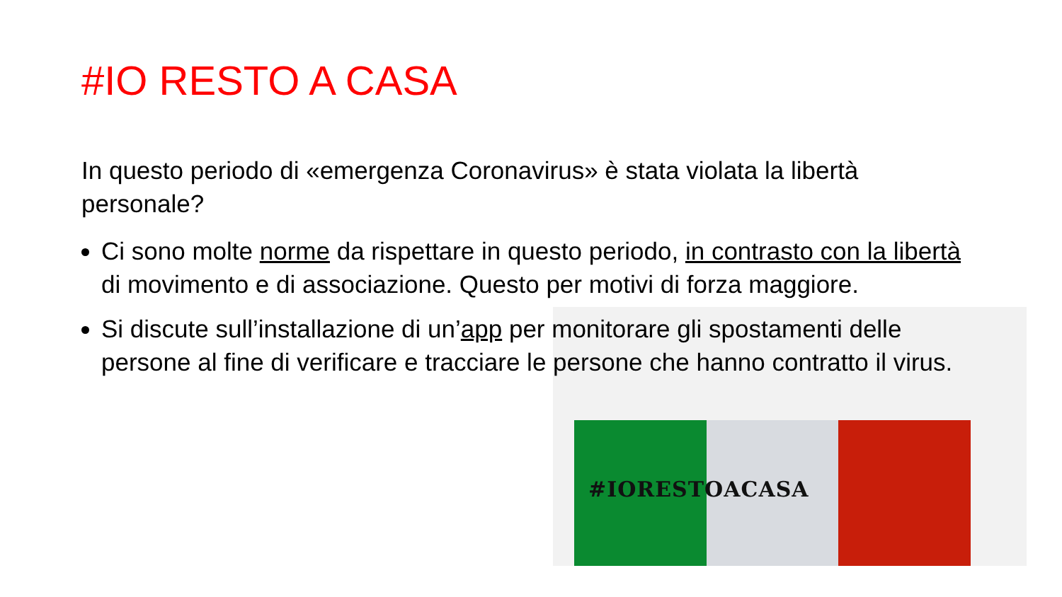#IORESTOACASA
#IO RESTO A CASA
In questo periodo di «emergenza Coronavirus» è stata violata la libertà personale?
Ci sono molte norme da rispettare in questo periodo, in contrasto con la libertà di movimento e di associazione. Questo per motivi di forza maggiore.
Si discute sull’installazione di un’app per monitorare gli spostamenti delle persone al fine di verificare e tracciare le persone che hanno contratto il virus.